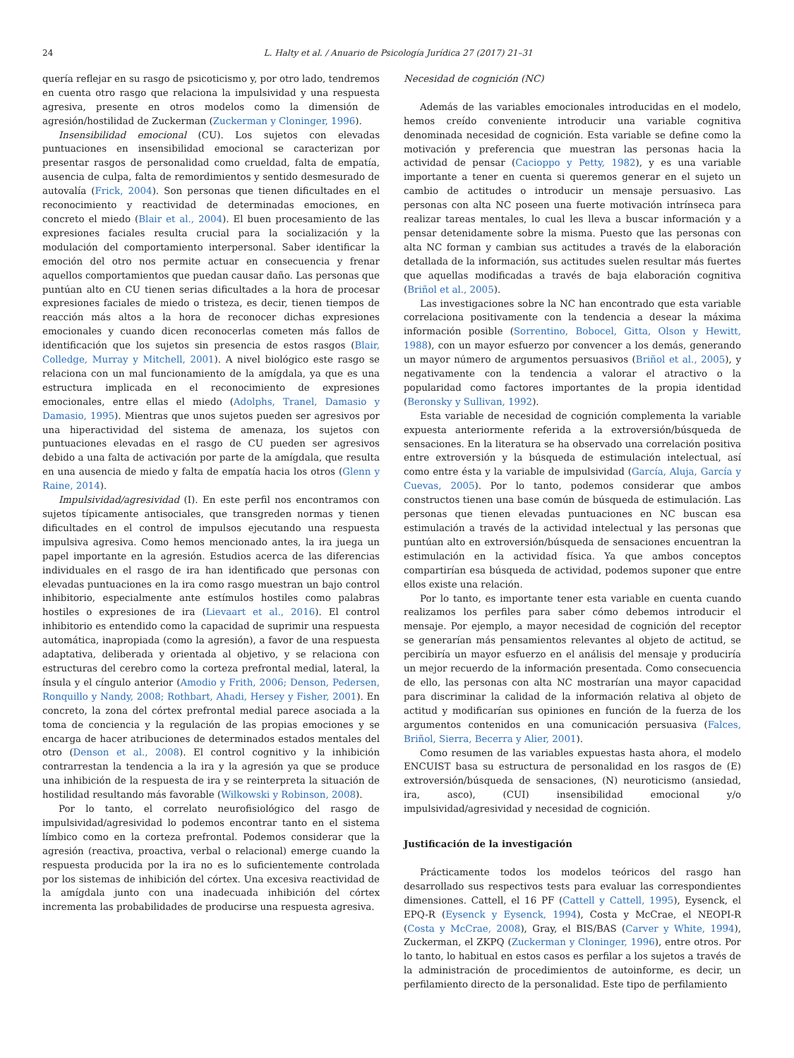24 L. Halty et al. / Anuario de Psicología Jurídica 27 (2017) 21–31
quería reflejar en su rasgo de psicoticismo y, por otro lado, tendremos en cuenta otro rasgo que relaciona la impulsividad y una respuesta agresiva, presente en otros modelos como la dimensión de agresión/hostilidad de Zuckerman (Zuckerman y Cloninger, 1996).
Insensibilidad emocional (CU). Los sujetos con elevadas puntuaciones en insensibilidad emocional se caracterizan por presentar rasgos de personalidad como crueldad, falta de empatía, ausencia de culpa, falta de remordimientos y sentido desmesurado de autovalía (Frick, 2004). Son personas que tienen dificultades en el reconocimiento y reactividad de determinadas emociones, en concreto el miedo (Blair et al., 2004). El buen procesamiento de las expresiones faciales resulta crucial para la socialización y la modulación del comportamiento interpersonal. Saber identificar la emoción del otro nos permite actuar en consecuencia y frenar aquellos comportamientos que puedan causar daño. Las personas que puntúan alto en CU tienen serias dificultades a la hora de procesar expresiones faciales de miedo o tristeza, es decir, tienen tiempos de reacción más altos a la hora de reconocer dichas expresiones emocionales y cuando dicen reconocerlas cometen más fallos de identificación que los sujetos sin presencia de estos rasgos (Blair, Colledge, Murray y Mitchell, 2001). A nivel biológico este rasgo se relaciona con un mal funcionamiento de la amígdala, ya que es una estructura implicada en el reconocimiento de expresiones emocionales, entre ellas el miedo (Adolphs, Tranel, Damasio y Damasio, 1995). Mientras que unos sujetos pueden ser agresivos por una hiperactividad del sistema de amenaza, los sujetos con puntuaciones elevadas en el rasgo de CU pueden ser agresivos debido a una falta de activación por parte de la amígdala, que resulta en una ausencia de miedo y falta de empatía hacia los otros (Glenn y Raine, 2014).
Impulsividad/agresividad (I). En este perfil nos encontramos con sujetos típicamente antisociales, que transgreden normas y tienen dificultades en el control de impulsos ejecutando una respuesta impulsiva agresiva. Como hemos mencionado antes, la ira juega un papel importante en la agresión. Estudios acerca de las diferencias individuales en el rasgo de ira han identificado que personas con elevadas puntuaciones en la ira como rasgo muestran un bajo control inhibitorio, especialmente ante estímulos hostiles como palabras hostiles o expresiones de ira (Lievaart et al., 2016). El control inhibitorio es entendido como la capacidad de suprimir una respuesta automática, inapropiada (como la agresión), a favor de una respuesta adaptativa, deliberada y orientada al objetivo, y se relaciona con estructuras del cerebro como la corteza prefrontal medial, lateral, la ínsula y el cíngulo anterior (Amodio y Frith, 2006; Denson, Pedersen, Ronquillo y Nandy, 2008; Rothbart, Ahadi, Hersey y Fisher, 2001). En concreto, la zona del córtex prefrontal medial parece asociada a la toma de conciencia y la regulación de las propias emociones y se encarga de hacer atribuciones de determinados estados mentales del otro (Denson et al., 2008). El control cognitivo y la inhibición contrarrestan la tendencia a la ira y la agresión ya que se produce una inhibición de la respuesta de ira y se reinterpreta la situación de hostilidad resultando más favorable (Wilkowski y Robinson, 2008).
Por lo tanto, el correlato neurofisiológico del rasgo de impulsividad/agresividad lo podemos encontrar tanto en el sistema límbico como en la corteza prefrontal. Podemos considerar que la agresión (reactiva, proactiva, verbal o relacional) emerge cuando la respuesta producida por la ira no es lo suficientemente controlada por los sistemas de inhibición del córtex. Una excesiva reactividad de la amígdala junto con una inadecuada inhibición del córtex incrementa las probabilidades de producirse una respuesta agresiva.
Necesidad de cognición (NC)
Además de las variables emocionales introducidas en el modelo, hemos creído conveniente introducir una variable cognitiva denominada necesidad de cognición. Esta variable se define como la motivación y preferencia que muestran las personas hacia la actividad de pensar (Cacioppo y Petty, 1982), y es una variable importante a tener en cuenta si queremos generar en el sujeto un cambio de actitudes o introducir un mensaje persuasivo. Las personas con alta NC poseen una fuerte motivación intrínseca para realizar tareas mentales, lo cual les lleva a buscar información y a pensar detenidamente sobre la misma. Puesto que las personas con alta NC forman y cambian sus actitudes a través de la elaboración detallada de la información, sus actitudes suelen resultar más fuertes que aquellas modificadas a través de baja elaboración cognitiva (Briñol et al., 2005).
Las investigaciones sobre la NC han encontrado que esta variable correlaciona positivamente con la tendencia a desear la máxima información posible (Sorrentino, Bobocel, Gitta, Olson y Hewitt, 1988), con un mayor esfuerzo por convencer a los demás, generando un mayor número de argumentos persuasivos (Briñol et al., 2005), y negativamente con la tendencia a valorar el atractivo o la popularidad como factores importantes de la propia identidad (Beronsky y Sullivan, 1992).
Esta variable de necesidad de cognición complementa la variable expuesta anteriormente referida a la extroversión/búsqueda de sensaciones. En la literatura se ha observado una correlación positiva entre extroversión y la búsqueda de estimulación intelectual, así como entre ésta y la variable de impulsividad (García, Aluja, García y Cuevas, 2005). Por lo tanto, podemos considerar que ambos constructos tienen una base común de búsqueda de estimulación. Las personas que tienen elevadas puntuaciones en NC buscan esa estimulación a través de la actividad intelectual y las personas que puntúan alto en extroversión/búsqueda de sensaciones encuentran la estimulación en la actividad física. Ya que ambos conceptos compartirían esa búsqueda de actividad, podemos suponer que entre ellos existe una relación.
Por lo tanto, es importante tener esta variable en cuenta cuando realizamos los perfiles para saber cómo debemos introducir el mensaje. Por ejemplo, a mayor necesidad de cognición del receptor se generarían más pensamientos relevantes al objeto de actitud, se percibiría un mayor esfuerzo en el análisis del mensaje y produciría un mejor recuerdo de la información presentada. Como consecuencia de ello, las personas con alta NC mostrarían una mayor capacidad para discriminar la calidad de la información relativa al objeto de actitud y modificarían sus opiniones en función de la fuerza de los argumentos contenidos en una comunicación persuasiva (Falces, Briñol, Sierra, Becerra y Alier, 2001).
Como resumen de las variables expuestas hasta ahora, el modelo ENCUIST basa su estructura de personalidad en los rasgos de (E) extroversión/búsqueda de sensaciones, (N) neuroticismo (ansiedad, ira, asco), (CUI) insensibilidad emocional y/o impulsividad/agresividad y necesidad de cognición.
Justificación de la investigación
Prácticamente todos los modelos teóricos del rasgo han desarrollado sus respectivos tests para evaluar las correspondientes dimensiones. Cattell, el 16 PF (Cattell y Cattell, 1995), Eysenck, el EPQ-R (Eysenck y Eysenck, 1994), Costa y McCrae, el NEOPI-R (Costa y McCrae, 2008), Gray, el BIS/BAS (Carver y White, 1994), Zuckerman, el ZKPQ (Zuckerman y Cloninger, 1996), entre otros. Por lo tanto, lo habitual en estos casos es perfilar a los sujetos a través de la administración de procedimientos de autoinforme, es decir, un perfilamiento directo de la personalidad. Este tipo de perfilamiento